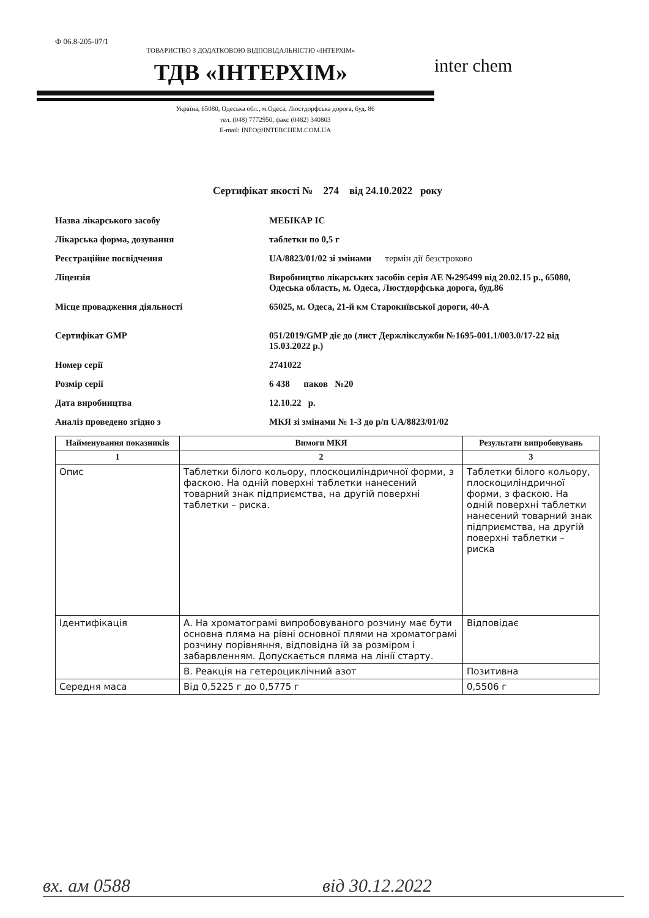Ф 06.8-205-07/1
ТОВАРИСТВО З ДОДАТКОВОЮ ВІДПОВІДАЛЬНІСТЮ «ІНТЕРХІМ»
ТДВ «ІНТЕРХІМ»
inter chem
Україна, 65080, Одеська обл., м.Одеса, Люстдорфська дорога, буд. 86
тел. (048) 7772950, факс (0482) 340803
E-mail: INFO@INTERCHEM.COM.UA
Сертифікат якості № 274 від 24.10.2022 року
Назва лікарського засобу МЕБІКАР ІС
Лікарська форма, дозування таблетки по 0,5 г
Реєстраційне посвідчення UA/8823/01/02 зі змінами термін дії безстроково
Ліцензія Виробництво лікарських засобів серія АЕ №295499 від 20.02.15 р., 65080, Одеська область, м. Одеса, Люстдорфська дорога, буд.86
Місце провадження діяльності 65025, м. Одеса, 21-й км Старокиївської дороги, 40-А
Сертифікат GMP 051/2019/GMP діє до (лист Держлікслужби №1695-001.1/003.0/17-22 від 15.03.2022 р.)
Номер серії 2741022
Розмір серії 6 438 паков №20
Дата виробництва 12.10.22 р.
Аналіз проведено згідно з МКЯ зі змінами № 1-3 до р/п UA/8823/01/02
| Найменування показників | Вимоги МКЯ | Результати випробовувань |
| --- | --- | --- |
| 1 | 2 | 3 |
| Опис | Таблетки білого кольору, плоскоциліндричної форми, з фаскою. На одній поверхні таблетки нанесений товарний знак підприємства, на другій поверхні таблетки – риска. | Таблетки білого кольору, плоскоциліндричної форми, з фаскою. На одній поверхні таблетки нанесений товарний знак підприємства, на другій поверхні таблетки – риска |
| Ідентифікація | А. На хроматограмі випробовуваного розчину має бути основна пляма на рівні основної плями на хроматограмі розчину порівняння, відповідна їй за розміром і забарвленням. Допускається пляма на лінії старту. | Відповідає |
| | В. Реакція на гетероциклічний азот | Позитивна |
| Середня маса | Від 0,5225 г до 0,5775 г | 0,5506 г |
вх. ам 0588 від 30.12.2022